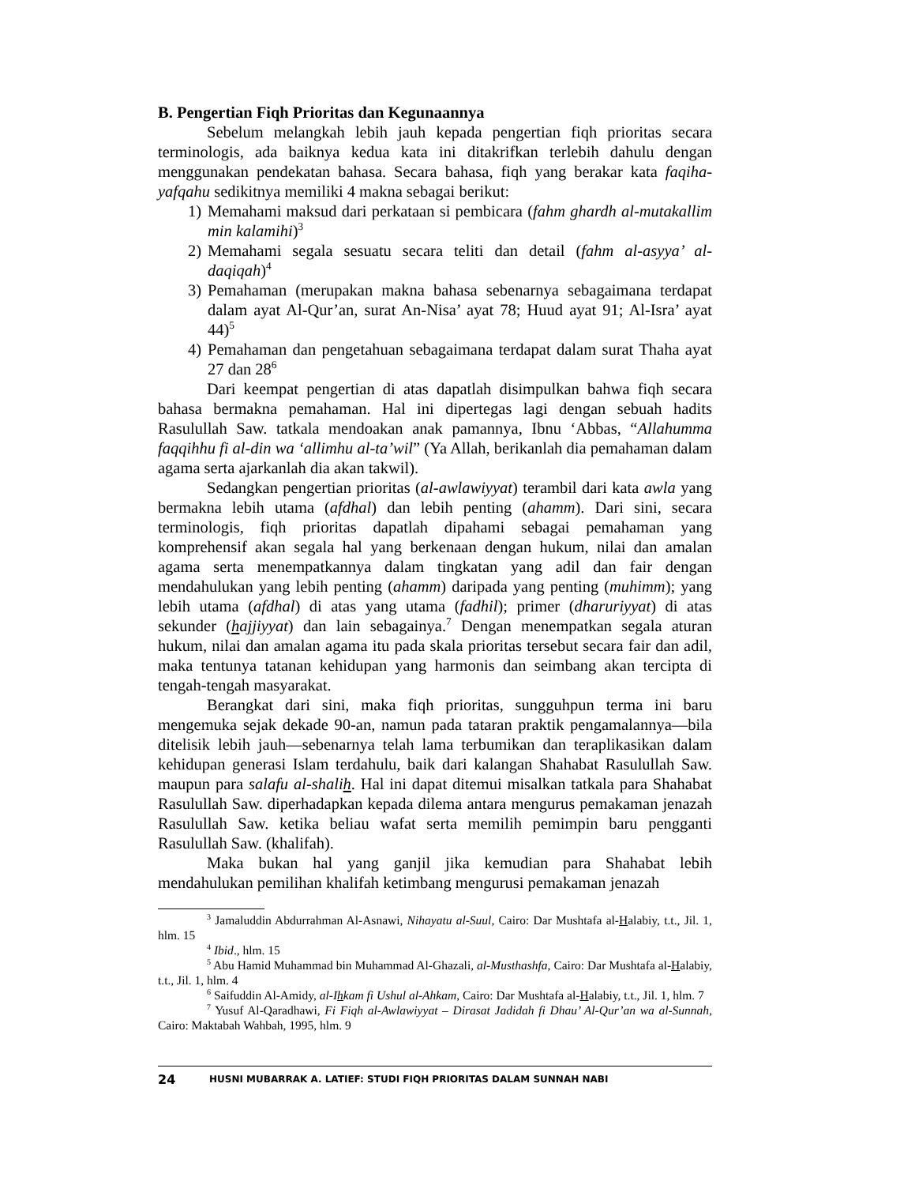B. Pengertian Fiqh Prioritas dan Kegunaannya
Sebelum melangkah lebih jauh kepada pengertian fiqh prioritas secara terminologis, ada baiknya kedua kata ini ditakrifkan terlebih dahulu dengan menggunakan pendekatan bahasa. Secara bahasa, fiqh yang berakar kata faqiha-yafqahu sedikitnya memiliki 4 makna sebagai berikut:
1) Memahami maksud dari perkataan si pembicara (fahm ghardh al-mutakallim min kalamihi)<sup>3</sup>
2) Memahami segala sesuatu secara teliti dan detail (fahm al-asyya’ al-daqiqah)<sup>4</sup>
3) Pemahaman (merupakan makna bahasa sebenarnya sebagaimana terdapat dalam ayat Al-Qur’an, surat An-Nisa’ ayat 78; Huud ayat 91; Al-Isra’ ayat 44)<sup>5</sup>
4) Pemahaman dan pengetahuan sebagaimana terdapat dalam surat Thaha ayat 27 dan 28<sup>6</sup>
Dari keempat pengertian di atas dapatlah disimpulkan bahwa fiqh secara bahasa bermakna pemahaman. Hal ini dipertegas lagi dengan sebuah hadits Rasulullah Saw. tatkala mendoakan anak pamannya, Ibnu ‘Abbas, “Allahumma faqqihhu fi al-din wa ‘allimhu al-ta’wil” (Ya Allah, berikanlah dia pemahaman dalam agama serta ajarkanlah dia akan takwil).
Sedangkan pengertian prioritas (al-awlawiyyat) terambil dari kata awla yang bermakna lebih utama (afdhal) dan lebih penting (ahamm). Dari sini, secara terminologis, fiqh prioritas dapatlah dipahami sebagai pemahaman yang komprehensif akan segala hal yang berkenaan dengan hukum, nilai dan amalan agama serta menempatkannya dalam tingkatan yang adil dan fair dengan mendahulukan yang lebih penting (ahamm) daripada yang penting (muhimm); yang lebih utama (afdhal) di atas yang utama (fadhil); primer (dharuriyyat) di atas sekunder (hajjiyyat) dan lain sebagainya.<sup>7</sup> Dengan menempatkan segala aturan hukum, nilai dan amalan agama itu pada skala prioritas tersebut secara fair dan adil, maka tentunya tatanan kehidupan yang harmonis dan seimbang akan tercipta di tengah-tengah masyarakat.
Berangkat dari sini, maka fiqh prioritas, sungguhpun terma ini baru mengemuka sejak dekade 90-an, namun pada tataran praktik pengamalannya—bila ditelisik lebih jauh—sebenarnya telah lama terbumikan dan teraplikasikan dalam kehidupan generasi Islam terdahulu, baik dari kalangan Shahabat Rasulullah Saw. maupun para salafu al-shalih. Hal ini dapat ditemui misalkan tatkala para Shahabat Rasulullah Saw. diperhadapkan kepada dilema antara mengurus pemakaman jenazah Rasulullah Saw. ketika beliau wafat serta memilih pemimpin baru pengganti Rasulullah Saw. (khalifah).
Maka bukan hal yang ganjil jika kemudian para Shahabat lebih mendahulukan pemilihan khalifah ketimbang mengurusi pemakaman jenazah
<sup>3</sup> Jamaluddin Abdurrahman Al-Asnawi, Nihayatu al-Suul, Cairo: Dar Mushtafa al-Halabiy, t.t., Jil. 1, hlm. 15
<sup>4</sup> Ibid., hlm. 15
<sup>5</sup> Abu Hamid Muhammad bin Muhammad Al-Ghazali, al-Musthashfa, Cairo: Dar Mushtafa al-Halabiy, t.t., Jil. 1, hlm. 4
<sup>6</sup> Saifuddin Al-Amidy, al-Ihkam fi Ushul al-Ahkam, Cairo: Dar Mushtafa al-Halabiy, t.t., Jil. 1, hlm. 7
<sup>7</sup> Yusuf Al-Qaradhawi, Fi Fiqh al-Awlawiyyat – Dirasat Jadidah fi Dhau’ Al-Qur’an wa al-Sunnah, Cairo: Maktabah Wahbah, 1995, hlm. 9
24 HUSNI MUBARRAK A. LATIEF: STUDI FIQH PRIORITAS DALAM SUNNAH NABI